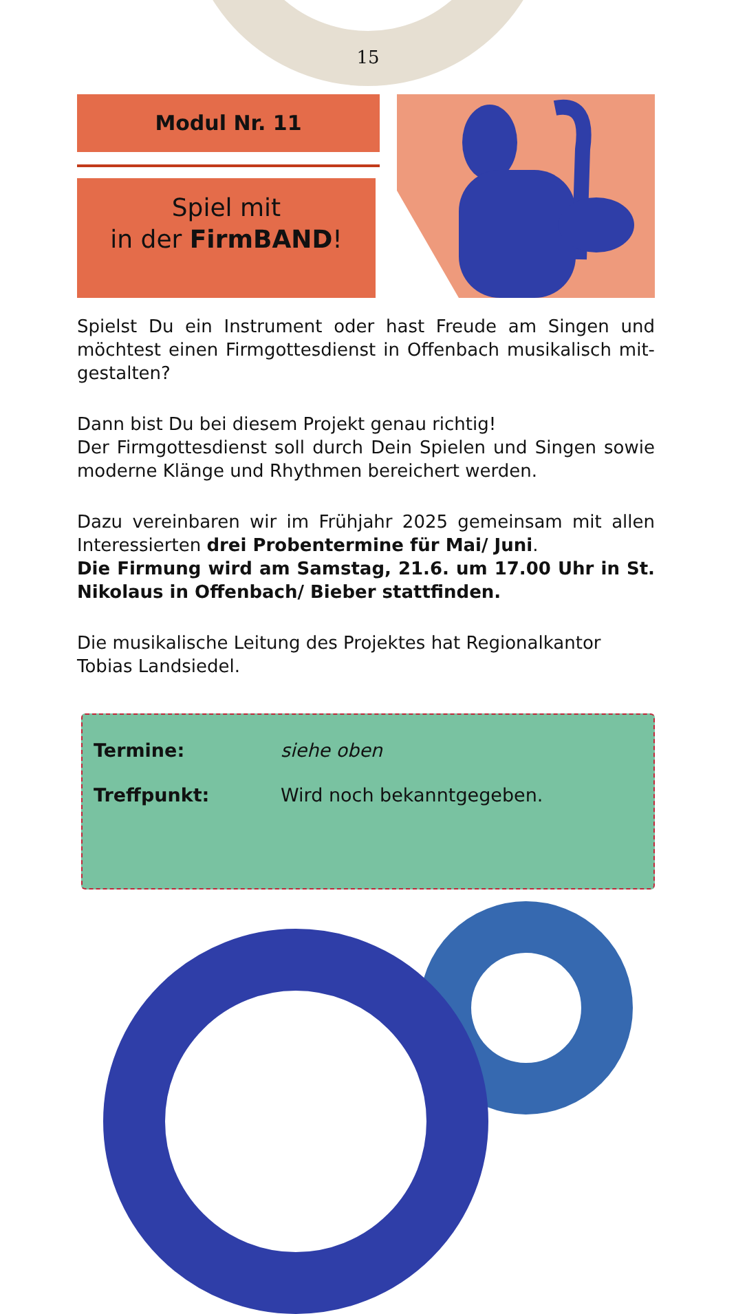15
Modul Nr. 11
Spiel mit
in der FirmBAND!
Spielst Du ein Instrument oder hast Freude am Singen und möchtest einen Firmgottesdienst in Offenbach musikalisch mit­gestalten?
Dann bist Du bei diesem Projekt genau richtig!
Der Firmgottesdienst soll durch Dein Spielen und Singen sowie moderne Klänge und Rhythmen bereichert werden.
Dazu vereinbaren wir im Frühjahr 2025 gemeinsam mit allen Interessierten drei Probentermine für Mai/ Juni.
Die Firmung wird am Samstag, 21.6. um 17.00 Uhr in St. Nikolaus in Offenbach/ Bieber stattfinden.
Die musikalische Leitung des Projektes hat Regionalkantor Tobias Landsiedel.
Termine: siehe oben
Treffpunkt: Wird noch bekanntgegeben.